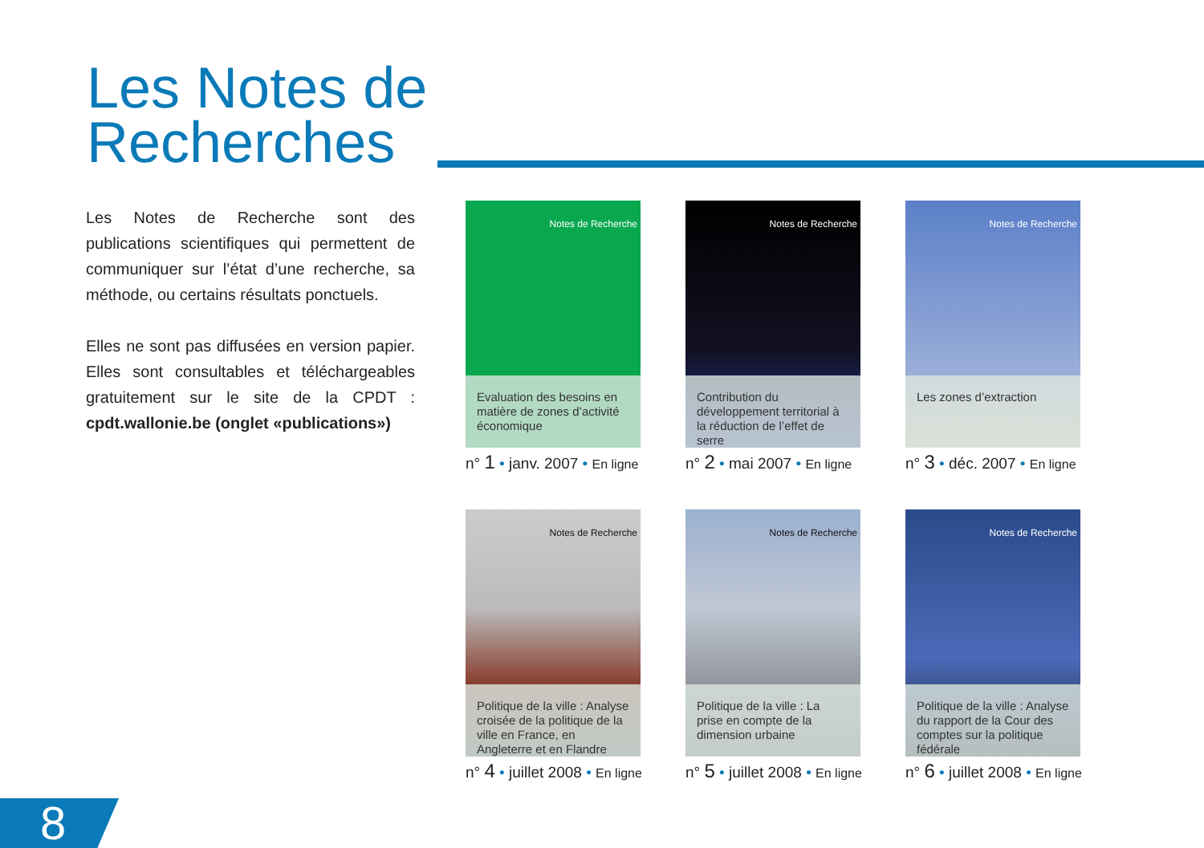Les Notes de
Recherches
Les Notes de Recherche sont des publications scientifiques qui permettent de communiquer sur l’état d’une recherche, sa méthode, ou certains résultats ponctuels.
Elles ne sont pas diffusées en version papier. Elles sont consultables et téléchargeables gratuitement sur le site de la CPDT : cpdt.wallonie.be (onglet «publications»)
Notes de Recherche
Evaluation des besoins en matière de zones d’activité économique
n° 1 • janv. 2007 • En ligne
Notes de Recherche
Contribution du développement territorial à la réduction de l’effet de serre
n° 2 • mai 2007 • En ligne
Notes de Recherche
Les zones d’extraction
n° 3 • déc. 2007 • En ligne
Notes de Recherche
Politique de la ville : Analyse croisée de la politique de la ville en France, en Angleterre et en Flandre
n° 4 • juillet 2008 • En ligne
Notes de Recherche
Politique de la ville : La prise en compte de la dimension urbaine
n° 5 • juillet 2008 • En ligne
Notes de Recherche
Politique de la ville : Analyse du rapport de la Cour des comptes sur la politique fédérale
n° 6 • juillet 2008 • En ligne
8